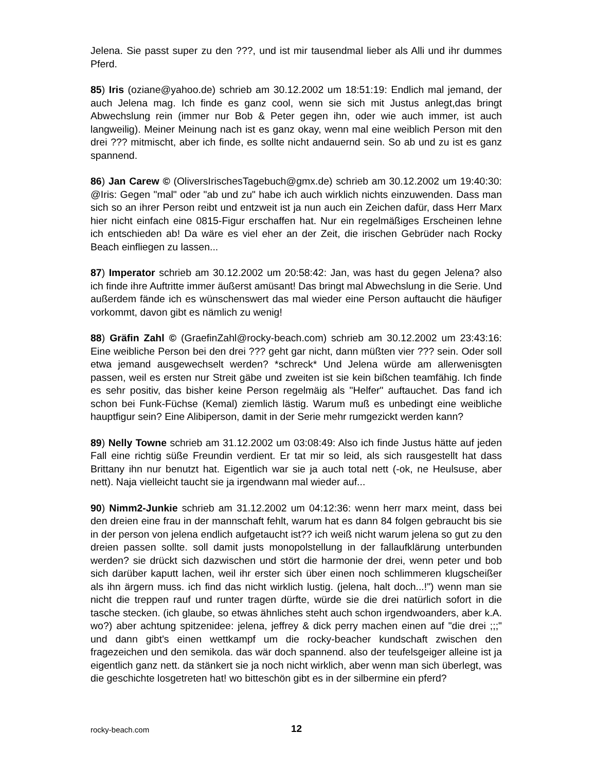Jelena. Sie passt super zu den ???, und ist mir tausendmal lieber als Alli und ihr dummes Pferd.
85) Iris (oziane@yahoo.de) schrieb am 30.12.2002 um 18:51:19: Endlich mal jemand, der auch Jelena mag. Ich finde es ganz cool, wenn sie sich mit Justus anlegt,das bringt Abwechslung rein (immer nur Bob & Peter gegen ihn, oder wie auch immer, ist auch langweilig). Meiner Meinung nach ist es ganz okay, wenn mal eine weiblich Person mit den drei ??? mitmischt, aber ich finde, es sollte nicht andauernd sein. So ab und zu ist es ganz spannend.
86) Jan Carew © (OliversIrischesTagebuch@gmx.de) schrieb am 30.12.2002 um 19:40:30: @Iris: Gegen "mal" oder "ab und zu" habe ich auch wirklich nichts einzuwenden. Dass man sich so an ihrer Person reibt und entzweit ist ja nun auch ein Zeichen dafür, dass Herr Marx hier nicht einfach eine 0815-Figur erschaffen hat. Nur ein regelmäßiges Erscheinen lehne ich entschieden ab! Da wäre es viel eher an der Zeit, die irischen Gebrüder nach Rocky Beach einfliegen zu lassen...
87) Imperator schrieb am 30.12.2002 um 20:58:42: Jan, was hast du gegen Jelena? also ich finde ihre Auftritte immer äußerst amüsant! Das bringt mal Abwechslung in die Serie. Und außerdem fände ich es wünschenswert das mal wieder eine Person auftaucht die häufiger vorkommt, davon gibt es nämlich zu wenig!
88) Gräfin Zahl © (GraefinZahl@rocky-beach.com) schrieb am 30.12.2002 um 23:43:16: Eine weibliche Person bei den drei ??? geht gar nicht, dann müßten vier ??? sein. Oder soll etwa jemand ausgewechselt werden? *schreck* Und Jelena würde am allerwenisgten passen, weil es ersten nur Streit gäbe und zweiten ist sie kein bißchen teamfähig. Ich finde es sehr positiv, das bisher keine Person regelmäig als "Helfer" auftauchet. Das fand ich schon bei Funk-Füchse (Kemal) ziemlich lästig. Warum muß es unbedingt eine weibliche hauptfigur sein? Eine Alibiperson, damit in der Serie mehr rumgezickt werden kann?
89) Nelly Towne schrieb am 31.12.2002 um 03:08:49: Also ich finde Justus hätte auf jeden Fall eine richtig süße Freundin verdient. Er tat mir so leid, als sich rausgestellt hat dass Brittany ihn nur benutzt hat. Eigentlich war sie ja auch total nett (-ok, ne Heulsuse, aber nett). Naja vielleicht taucht sie ja irgendwann mal wieder auf...
90) Nimm2-Junkie schrieb am 31.12.2002 um 04:12:36: wenn herr marx meint, dass bei den dreien eine frau in der mannschaft fehlt, warum hat es dann 84 folgen gebraucht bis sie in der person von jelena endlich aufgetaucht ist?? ich weiß nicht warum jelena so gut zu den dreien passen sollte. soll damit justs monopolstellung in der fallaufklärung unterbunden werden? sie drückt sich dazwischen und stört die harmonie der drei, wenn peter und bob sich darüber kaputt lachen, weil ihr erster sich über einen noch schlimmeren klugscheißer als ihn ärgern muss. ich find das nicht wirklich lustig. (jelena, halt doch...!") wenn man sie nicht die treppen rauf und runter tragen dürfte, würde sie die drei natürlich sofort in die tasche stecken. (ich glaube, so etwas ähnliches steht auch schon irgendwoanders, aber k.A. wo?) aber achtung spitzenidee: jelena, jeffrey & dick perry machen einen auf "die drei ;;;" und dann gibt's einen wettkampf um die rocky-beacher kundschaft zwischen den fragezeichen und den semikola. das wär doch spannend. also der teufelsgeiger alleine ist ja eigentlich ganz nett. da stänkert sie ja noch nicht wirklich, aber wenn man sich überlegt, was die geschichte losgetreten hat! wo bitteschön gibt es in der silbermine ein pferd?
rocky-beach.com 12